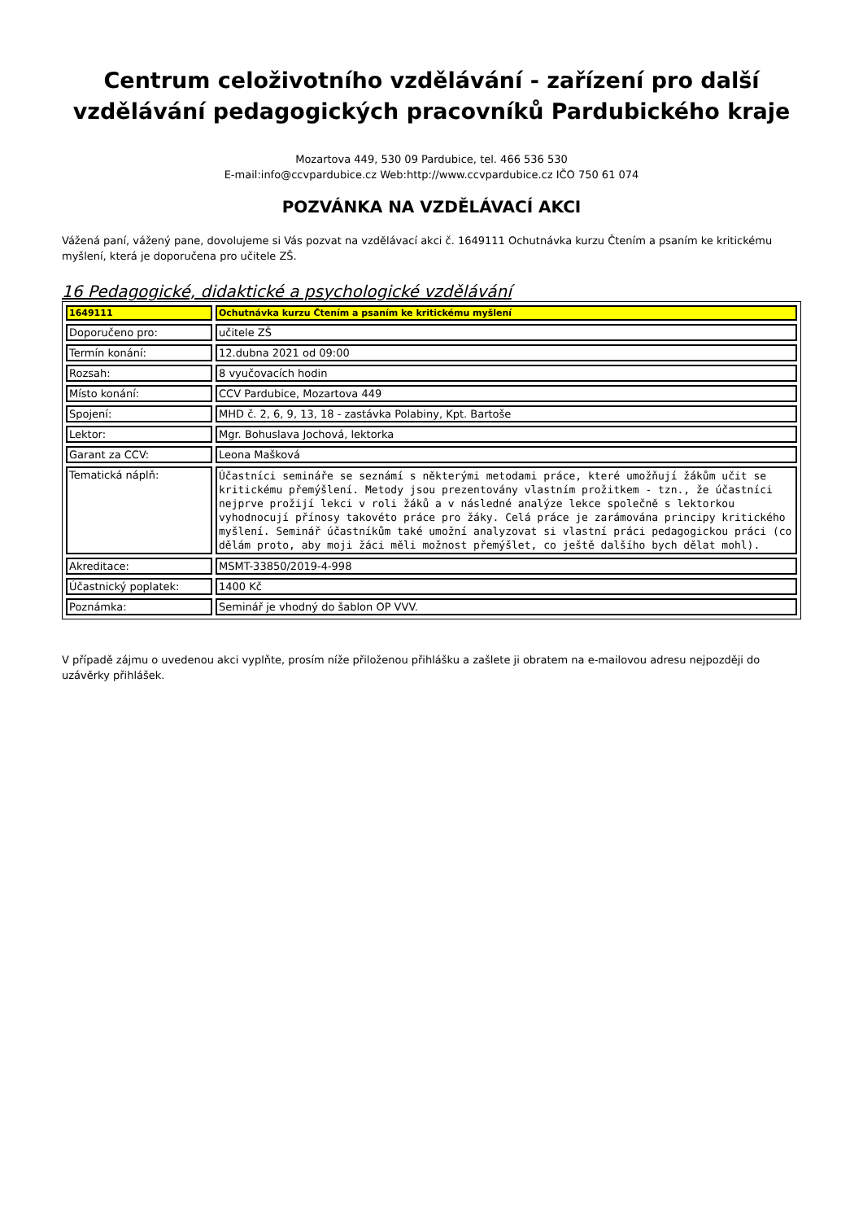Centrum celoživotního vzdělávání - zařízení pro další vzdělávání pedagogických pracovníků Pardubického kraje
Mozartova 449, 530 09 Pardubice, tel. 466 536 530
E-mail:info@ccvpardubice.cz Web:http://www.ccvpardubice.cz IČO 750 61 074
POZVÁNKA NA VZDĚLÁVACÍ AKCI
Vážená paní, vážený pane, dovolujeme si Vás pozvat na vzdělávací akci č. 1649111 Ochutnávka kurzu Čtením a psaním ke kritickému myšlení, která je doporučena pro učitele ZŠ.
16 Pedagogické, didaktické a psychologické vzdělávání
| 1649111 | Ochutnávka kurzu Čtením a psaním ke kritickému myšlení |
| Doporučeno pro: | učitele ZŠ |
| Termín konání: | 12.dubna 2021 od 09:00 |
| Rozsah: | 8 vyučovacích hodin |
| Místo konání: | CCV Pardubice, Mozartova 449 |
| Spojení: | MHD č. 2, 6, 9, 13, 18 - zastávka Polabiny, Kpt. Bartoše |
| Lektor: | Mgr. Bohuslava Jochová, lektorka |
| Garant za CCV: | Leona Mašková |
| Tematická náplň: | Účastníci semináře se seznámí s některými metodami práce, které umožňují žákům učit se kritickému přemýšlení. Metody jsou prezentovány vlastním prožitkem - tzn., že účastníci nejprve prožijí lekci v roli žáků a v následné analýze lekce společně s lektorkou vyhodnocují přínosy takovéto práce pro žáky. Celá práce je zarámována principy kritického myšlení. Seminář účastníkům také umožní analyzovat si vlastní práci pedagogickou práci (co dělám proto, aby moji žáci měli možnost přemýšlet, co ještě dalšího bych dělat mohl). |
| Akreditace: | MSMT-33850/2019-4-998 |
| Účastnický poplatek: | 1400 Kč |
| Poznámka: | Seminář je vhodný do šablon OP VVV. |
V případě zájmu o uvedenou akci vyplňte, prosím níže přiloženou přihlášku a zašlete ji obratem na e-mailovou adresu nejpozději do uzávěrky přihlášek.